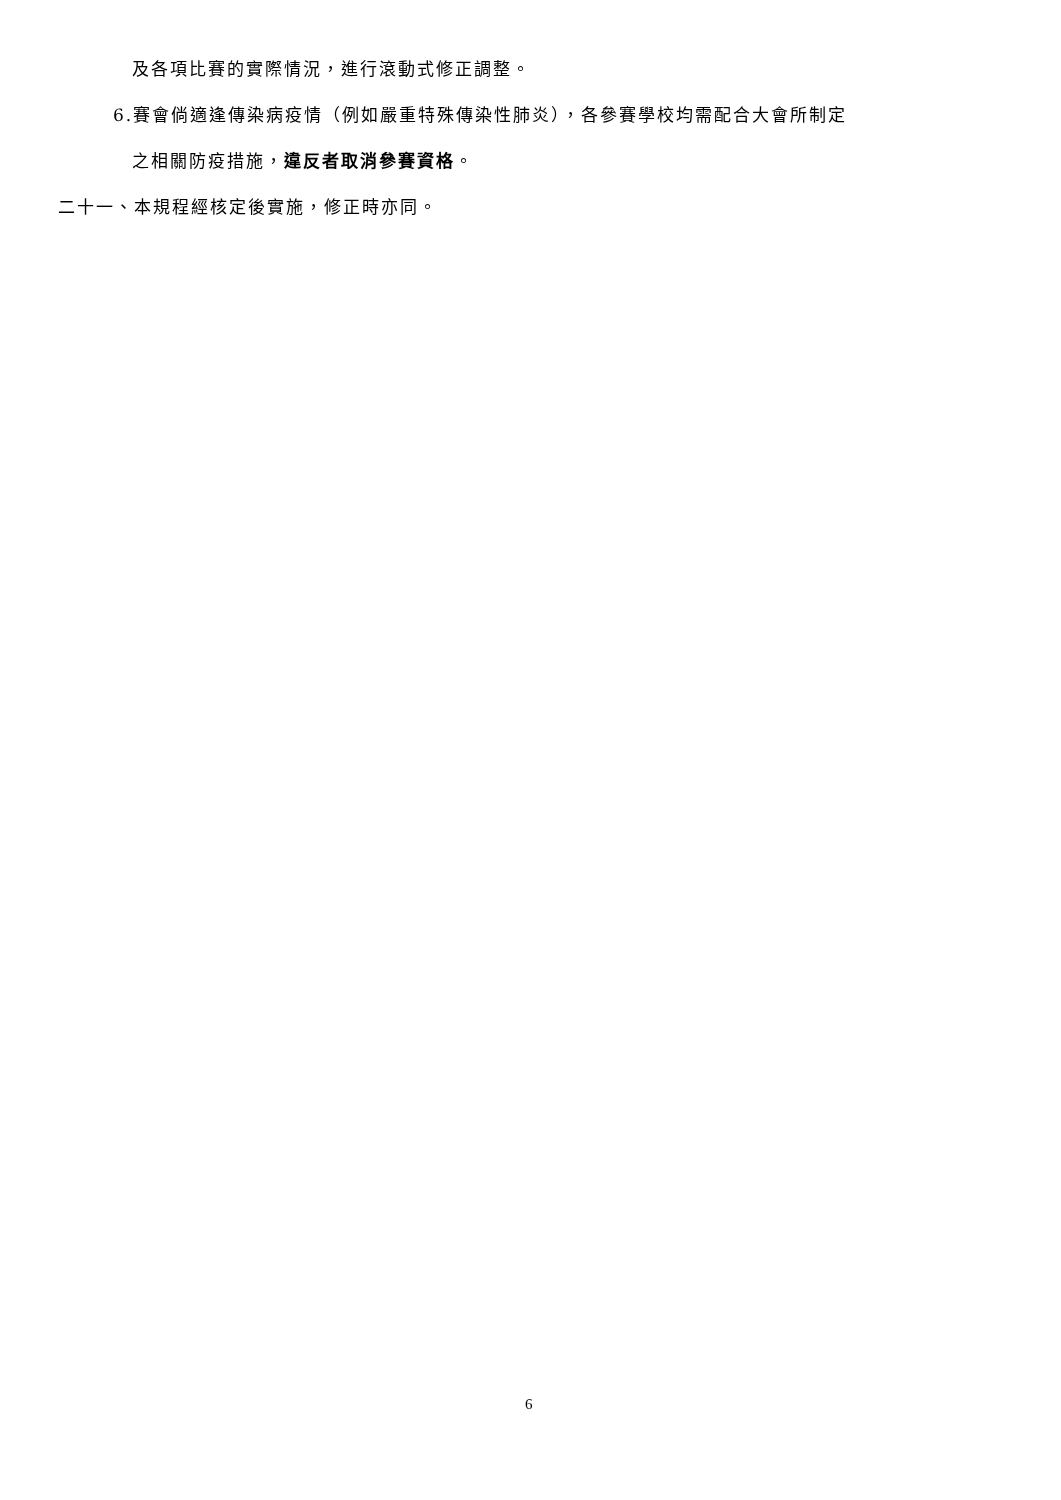及各項比賽的實際情況，進行滾動式修正調整。
6.賽會倘適逢傳染病疫情（例如嚴重特殊傳染性肺炎），各參賽學校均需配合大會所制定
之相關防疫措施，違反者取消參賽資格。
二十一、本規程經核定後實施，修正時亦同。
6